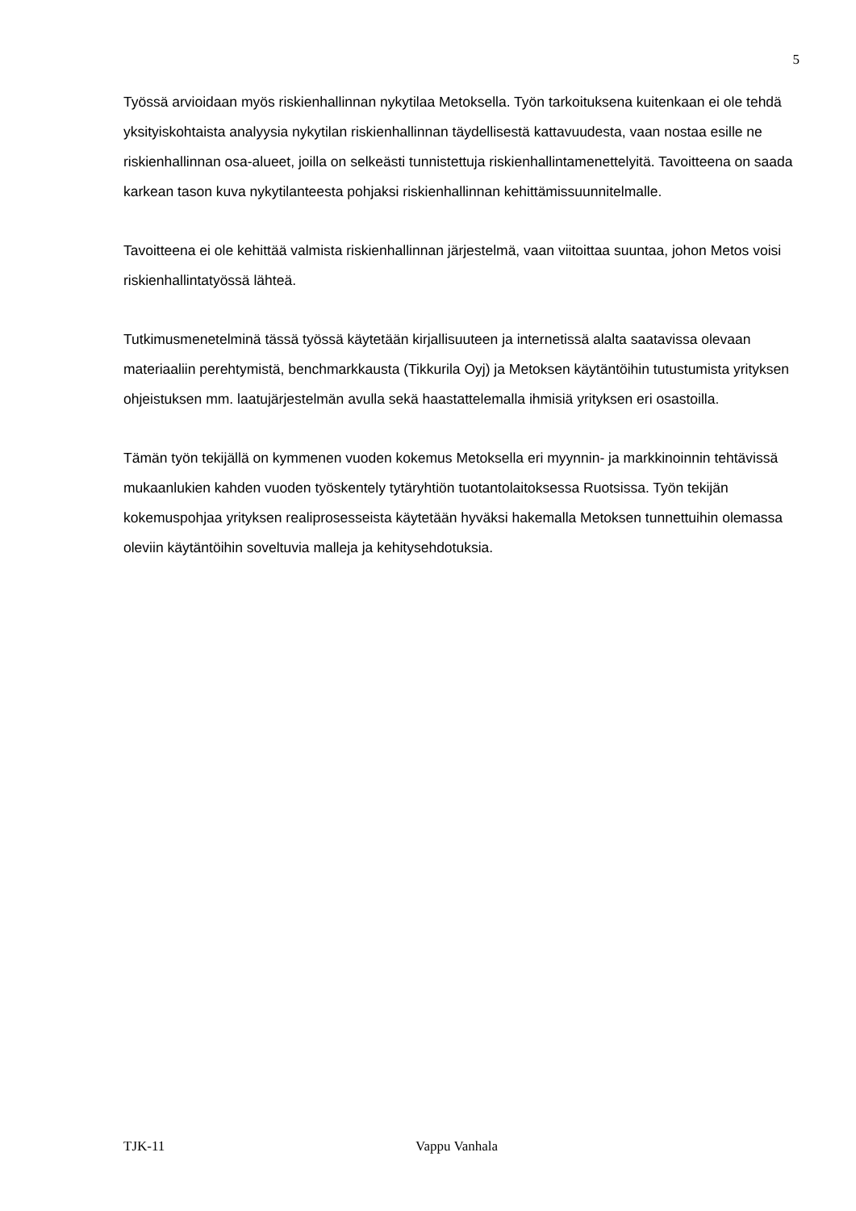5
Työssä arvioidaan myös riskienhallinnan nykytilaa Metoksella. Työn tarkoituksena kuitenkaan ei ole tehdä yksityiskohtaista analyysia nykytilan riskienhallinnan täydellisestä kattavuudesta, vaan nostaa esille ne riskienhallinnan osa-alueet, joilla on selkeästi tunnistettuja riskienhallintamenettelyitä. Tavoitteena on saada karkean tason kuva nykytilanteesta pohjaksi riskienhallinnan kehittämissuunnitelmalle.
Tavoitteena ei ole kehittää valmista riskienhallinnan järjestelmä, vaan viitoittaa suuntaa, johon Metos voisi riskienhallintatyössä lähteä.
Tutkimusmenetelminä tässä työssä käytetään kirjallisuuteen ja internetissä alalta saatavissa olevaan materiaaliin perehtymistä, benchmarkkausta (Tikkurila Oyj) ja Metoksen käytäntöihin tutustumista yrityksen ohjeistuksen mm. laatujärjestelmän avulla sekä haastattelemalla ihmisiä yrityksen eri osastoilla.
Tämän työn tekijällä on kymmenen vuoden kokemus Metoksella eri myynnin- ja markkinoinnin tehtävissä mukaanlukien kahden vuoden työskentely tytäryhtiön tuotantolaitoksessa Ruotsissa. Työn tekijän kokemuspohjaa yrityksen realiprosesseista käytetään hyväksi hakemalla Metoksen tunnettuihin olemassa oleviin käytäntöihin soveltuvia malleja ja kehitysehdotuksia.
TJK-11 Vappu Vanhala